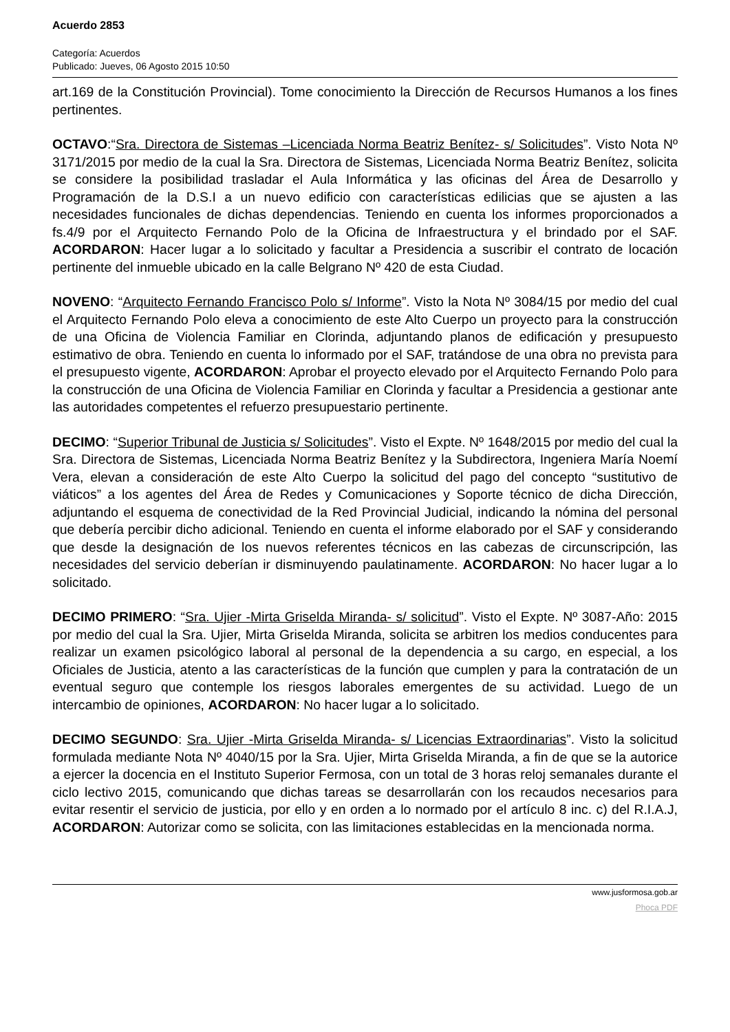Acuerdo 2853
Categoría: Acuerdos
Publicado: Jueves, 06 Agosto 2015 10:50
art.169 de la Constitución Provincial). Tome conocimiento la Dirección de Recursos Humanos a los fines pertinentes.
OCTAVO:“Sra. Directora de Sistemas –Licenciada Norma Beatriz Benítez- s/ Solicitudes”. Visto Nota Nº 3171/2015 por medio de la cual la Sra. Directora de Sistemas, Licenciada Norma Beatriz Benítez, solicita se considere la posibilidad trasladar el Aula Informática y las oficinas del Área de Desarrollo y Programación de la D.S.I a un nuevo edificio con características edilicias que se ajusten a las necesidades funcionales de dichas dependencias. Teniendo en cuenta los informes proporcionados a fs.4/9 por el Arquitecto Fernando Polo de la Oficina de Infraestructura y el brindado por el SAF. ACORDARON: Hacer lugar a lo solicitado y facultar a Presidencia a suscribir el contrato de locación pertinente del inmueble ubicado en la calle Belgrano Nº 420 de esta Ciudad.
NOVENO: “Arquitecto Fernando Francisco Polo s/ Informe”. Visto la Nota Nº 3084/15 por medio del cual el Arquitecto Fernando Polo eleva a conocimiento de este Alto Cuerpo un proyecto para la construcción de una Oficina de Violencia Familiar en Clorinda, adjuntando planos de edificación y presupuesto estimativo de obra. Teniendo en cuenta lo informado por el SAF, tratándose de una obra no prevista para el presupuesto vigente, ACORDARON: Aprobar el proyecto elevado por el Arquitecto Fernando Polo para la construcción de una Oficina de Violencia Familiar en Clorinda y facultar a Presidencia a gestionar ante las autoridades competentes el refuerzo presupuestario pertinente.
DECIMO: “Superior Tribunal de Justicia s/ Solicitudes”. Visto el Expte. Nº 1648/2015 por medio del cual la Sra. Directora de Sistemas, Licenciada Norma Beatriz Benítez y la Subdirectora, Ingeniera María Noemí Vera, elevan a consideración de este Alto Cuerpo la solicitud del pago del concepto “sustitutivo de viáticos” a los agentes del Área de Redes y Comunicaciones y Soporte técnico de dicha Dirección, adjuntando el esquema de conectividad de la Red Provincial Judicial, indicando la nómina del personal que debería percibir dicho adicional. Teniendo en cuenta el informe elaborado por el SAF y considerando que desde la designación de los nuevos referentes técnicos en las cabezas de circunscripción, las necesidades del servicio deberían ir disminuyendo paulatinamente. ACORDARON: No hacer lugar a lo solicitado.
DECIMO PRIMERO: “Sra. Ujier -Mirta Griselda Miranda- s/ solicitud”. Visto el Expte. Nº 3087-Año: 2015 por medio del cual la Sra. Ujier, Mirta Griselda Miranda, solicita se arbitren los medios conducentes para realizar un examen psicológico laboral al personal de la dependencia a su cargo, en especial, a los Oficiales de Justicia, atento a las características de la función que cumplen y para la contratación de un eventual seguro que contemple los riesgos laborales emergentes de su actividad. Luego de un intercambio de opiniones, ACORDARON: No hacer lugar a lo solicitado.
DECIMO SEGUNDO: Sra. Ujier -Mirta Griselda Miranda- s/ Licencias Extraordinarias”. Visto la solicitud formulada mediante Nota Nº 4040/15 por la Sra. Ujier, Mirta Griselda Miranda, a fin de que se la autorice a ejercer la docencia en el Instituto Superior Fermosa, con un total de 3 horas reloj semanales durante el ciclo lectivo 2015, comunicando que dichas tareas se desarrollarán con los recaudos necesarios para evitar resentir el servicio de justicia, por ello y en orden a lo normado por el artículo 8 inc. c) del R.I.A.J, ACORDARON: Autorizar como se solicita, con las limitaciones establecidas en la mencionada norma.
www.jusformosa.gob.ar
Phoca PDF